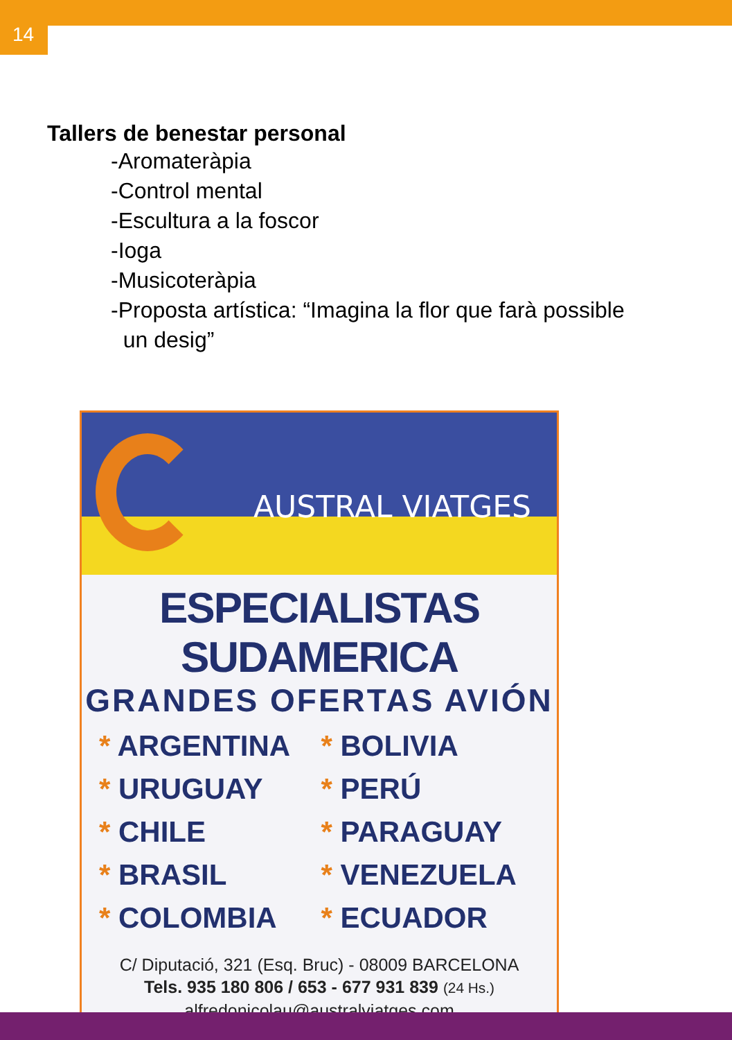14
Tallers de benestar personal
-Aromateràpia
-Control mental
-Escultura a la foscor
-Ioga
-Musicoteràpia
-Proposta artística: “Imagina la flor que farà possible
un desig”
AUSTRAL VIATGES
ESPECIALISTAS SUDAMERICA
GRANDES OFERTAS AVIÓN
* ARGENTINA
* BOLIVIA
* URUGUAY
* PERÚ
* CHILE
* PARAGUAY
* BRASIL
* VENEZUELA
* COLOMBIA
* ECUADOR
C/ Diputació, 321 (Esq. Bruc) - 08009 BARCELONA
Tels. 935 180 806 / 653 - 677 931 839 (24 Hs.)
alfredonicolau@australviatges.com